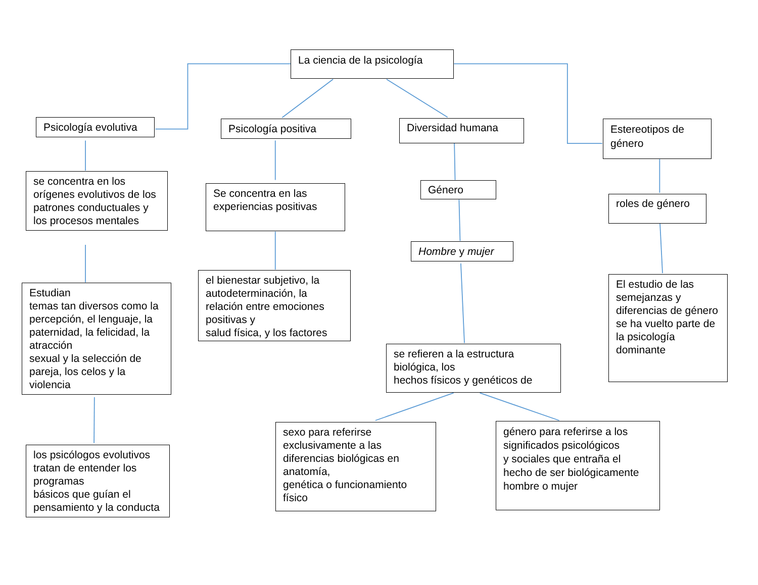La ciencia de la psicología
Psicología evolutiva
se concentra en los orígenes evolutivos de los patrones conductuales y los procesos mentales
Estudian
temas tan diversos como la percepción, el lenguaje, la paternidad, la felicidad, la atracción
sexual y la selección de pareja, los celos y la violencia
los psicólogos evolutivos tratan de entender los programas
básicos que guían el pensamiento y la conducta
Psicología positiva
Se concentra en las experiencias positivas
el bienestar subjetivo, la autodeterminación, la relación entre emociones positivas y
salud física, y los factores
Diversidad humana
Género
Hombre y mujer
se refieren a la estructura biológica, los
hechos físicos y genéticos de
sexo para referirse exclusivamente a las diferencias biológicas en anatomía,
genética o funcionamiento físico
género para referirse a los significados psicológicos
y sociales que entraña el hecho de ser biológicamente hombre o mujer
Estereotipos de género
roles de género
El estudio de las semejanzas y diferencias de género se ha vuelto parte de la psicología dominante